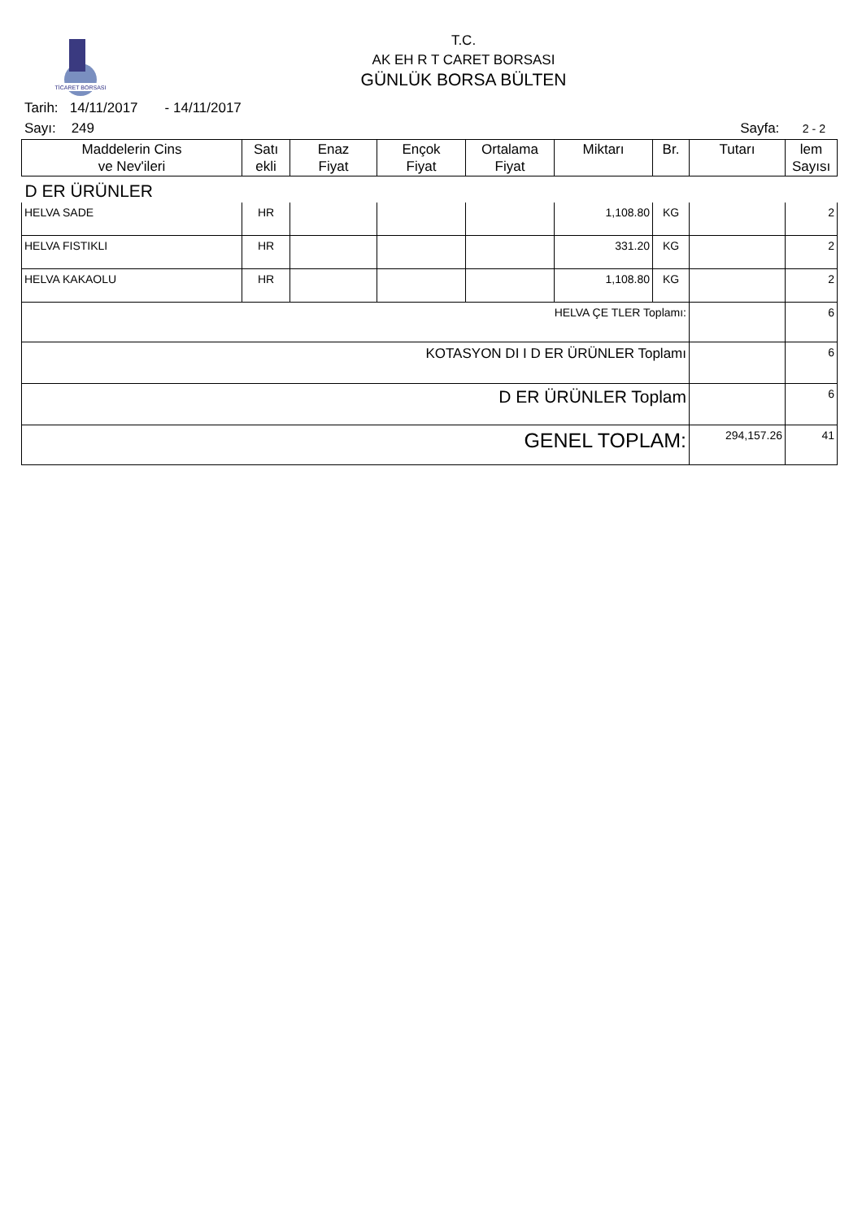TİCARET BORSASI
T.C.
AK EH R T CARET BORSASI
GÜNLÜK BORSA BÜLTEN
Tarih: 14/11/2017 - 14/11/2017
Sayı: 249 Sayfa: 2 - 2
| Maddelerin Cins ve Nev'ileri | Satı ekli | Enaz Fiyat | Ençok Fiyat | Ortalama Fiyat | Miktarı | Br. | Tutarı | lem Sayısı |
| --- | --- | --- | --- | --- | --- | --- | --- | --- |
| D ER ÜRÜNLER | | | | | | | | |
| HELVA SADE | HR | | | | 1,108.80 | KG | | 2 |
| HELVA FISTIKLI | HR | | | | 331.20 | KG | | 2 |
| HELVA KAKAOLU | HR | | | | 1,108.80 | KG | | 2 |
| HELVA ÇE TLER Toplamı: | | | | | | | | 6 |
| KOTASYON DI I D ER ÜRÜNLER Toplamı | | | | | | | | 6 |
| D ER ÜRÜNLER Toplam | | | | | | | | 6 |
| GENEL TOPLAM: | | | | | | | 294,157.26 | 41 |